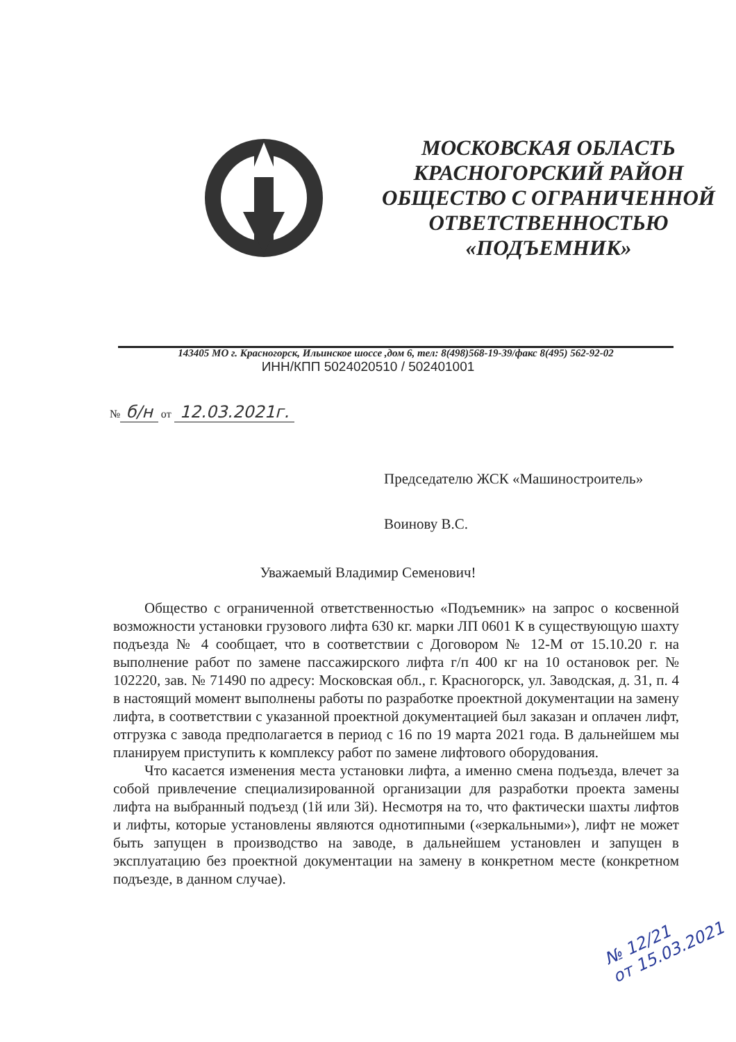МОСКОВСКАЯ ОБЛАСТЬ
КРАСНОГОРСКИЙ РАЙОН
ОБЩЕСТВО С ОГРАНИЧЕННОЙ
ОТВЕТСТВЕННОСТЬЮ
«ПОДЪЕМНИК»
143405 МО г. Красногорск, Ильинское шоссе ,дом 6, тел: 8(498)568-19-39/факс 8(495) 562-92-02
ИНН/КПП 5024020510 / 502401001
№ б/н от 12.03.2021г.
Председателю ЖСК «Машиностроитель»
Воинову В.С.
Уважаемый Владимир Семенович!
Общество с ограниченной ответственностью «Подъемник» на запрос о косвенной возможности установки грузового лифта 630 кг. марки ЛП 0601 К в существующую шахту подъезда № 4 сообщает, что в соответствии с Договором № 12-М от 15.10.20 г. на выполнение работ по замене пассажирского лифта г/п 400 кг на 10 остановок рег. № 102220, зав. № 71490 по адресу: Московская обл., г. Красногорск, ул. Заводская, д. 31, п. 4 в настоящий момент выполнены работы по разработке проектной документации на замену лифта, в соответствии с указанной проектной документацией был заказан и оплачен лифт, отгрузка с завода предполагается в период с 16 по 19 марта 2021 года. В дальнейшем мы планируем приступить к комплексу работ по замене лифтового оборудования.
Что касается изменения места установки лифта, а именно смена подъезда, влечет за собой привлечение специализированной организации для разработки проекта замены лифта на выбранный подъезд (1й или 3й). Несмотря на то, что фактически шахты лифтов и лифты, которые установлены являются однотипными («зеркальными»), лифт не может быть запущен в производство на заводе, в дальнейшем установлен и запущен в эксплуатацию без проектной документации на замену в конкретном месте (конкретном подъезде, в данном случае).
№ 12/21
от 15.03.2021